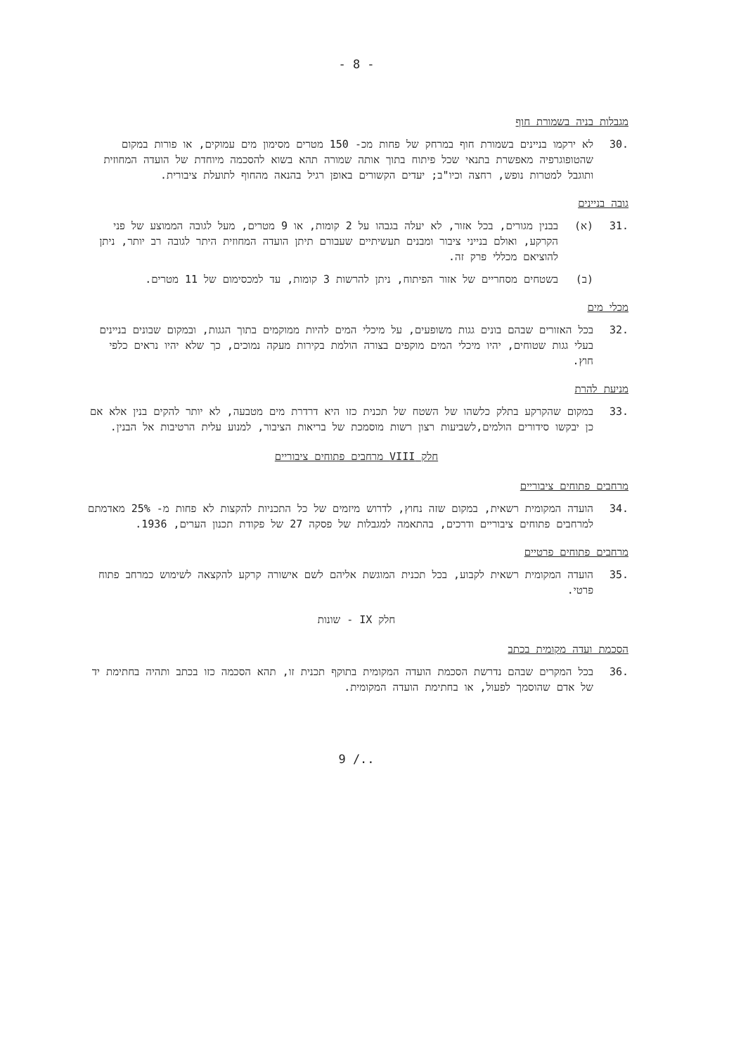- 8 -
מגבלות בניה בשמורת חוף
.30 לא ירקמו בניינים בשמורת חוף במרחק של פחות מכ- 150 מטרים מסימון מים עמוקים, או פורות במקום שהטופוגרפיה מאפשרת בתנאי שכל פיתוח בתוך אותה שמורה תהא בשוא להסכמה מיוחדת של הועדה המחוזית ותוגבל למטרות נופש, רחצה וכיו"ב; יעדים הקשורים באופן רגיל בהנאה מהחוף לתועלת ציבורית.
גובה בניינים
.31 (א) בבנין מגורים, בכל אזור, לא יעלה בגבהו על 2 קומות, או 9 מטרים, מעל לגובה הממוצע של פני הקרקע, ואולם בנייני ציבור ומבנים תעשיתיים שעבורם תיתן הועדה המחוזית היתר לגובה רב יותר, ניתן להוציאם מכללי פרק זה.
(ב) בשטחים מסחריים של אזור הפיתוח, ניתן להרשות 3 קומות, עד למכסימום של 11 מטרים.
מכלי מים
.32 בכל האזורים שבהם בונים גגות משופעים, על מיכלי המים להיות ממוקמים בתוך הגגות, ובמקום שבונים בניינים בעלי גגות שטוחים, יהיו מיכלי המים מוקפים בצורה הולמת בקירות מעקה נמוכים, כך שלא יהיו נראים כלפי חוץ.
מניעת להרת
.33 במקום שהקרקע בתלק כלשהו של השטח של תכנית כזו היא דרדרת מים מטבעה, לא יותר להקים בנין אלא אם כן יבקשו סידורים הולמים,לשביעות רצון רשות מוסמכת של בריאות הציבור, למנוע עלית הרטיבות אל הבנין.
חלק VIII מרחבים פתוחים ציבוריים
מרחבים פתוחים ציבוריים
.34 הועדה המקומית רשאית, במקום שזה נחוץ, לדרוש מיזמים של כל התכניות להקצות לא פחות מ- 25% מאדמתם למרחבים פתוחים ציבוריים ודרכים, בהתאמה למגבלות של פסקה 27 של פקודת תכנון הערים, 1936.
מרחבים פתוחים פרטיים
.35 הועדה המקומית רשאית לקבוע, בכל תכנית המוגשת אליהם לשם אישורה קרקע להקצאה לשימוש כמרחב פתוח פרטי.
חלק IX - שונות
הסכמת ועדה מקומית בכתב
.36 בכל המקרים שבהם נדרשת הסכמת הועדה המקומית בתוקף תכנית זו, תהא הסכמה כזו בכתב ותהיה בחתימת יד של אדם שהוסמך לפעול, או בחתימת הועדה המקומית.
9 /..